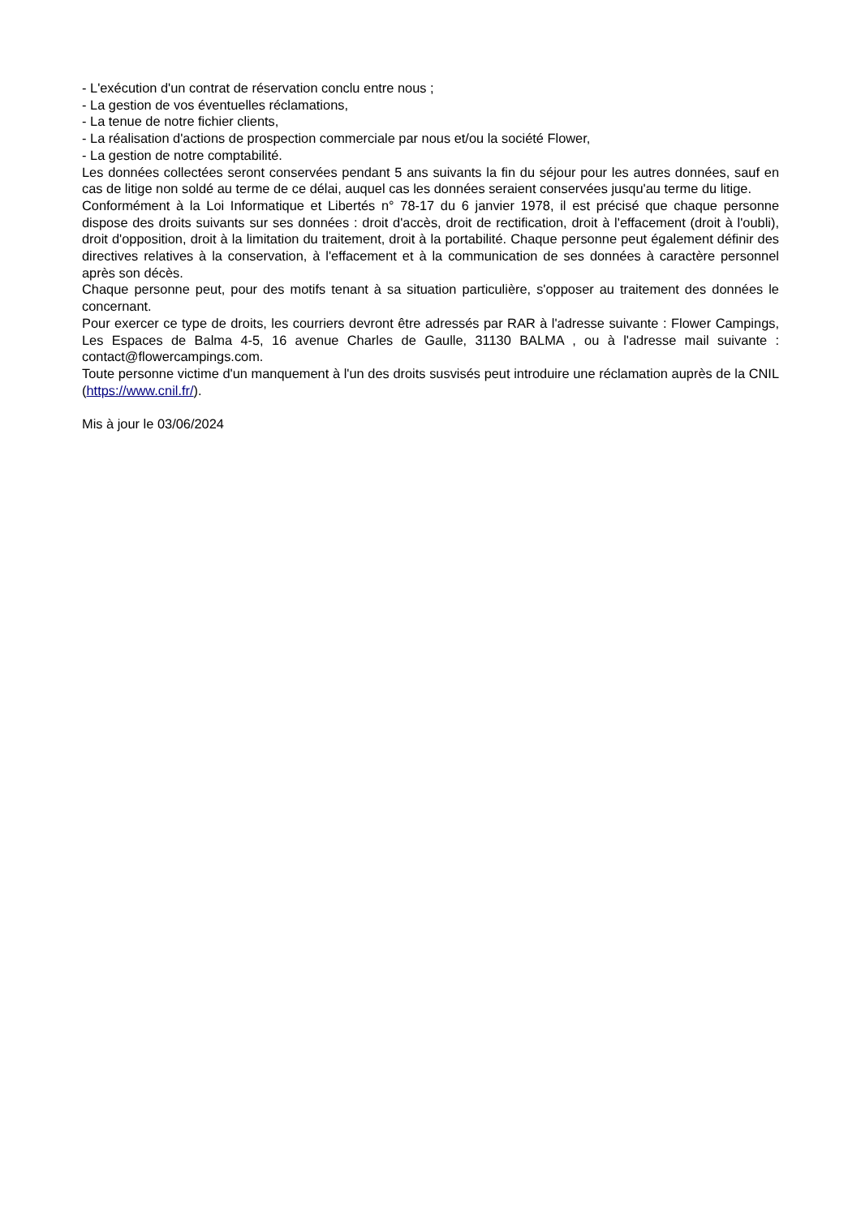- L'exécution d'un contrat de réservation conclu entre nous ;
- La gestion de vos éventuelles réclamations,
- La tenue de notre fichier clients,
- La réalisation d'actions de prospection commerciale par nous et/ou la société Flower,
- La gestion de notre comptabilité.
Les données collectées seront conservées pendant 5 ans suivants la fin du séjour pour les autres données, sauf en cas de litige non soldé au terme de ce délai, auquel cas les données seraient conservées jusqu'au terme du litige.
Conformément à la Loi Informatique et Libertés n° 78-17 du 6 janvier 1978, il est précisé que chaque personne dispose des droits suivants sur ses données : droit d'accès, droit de rectification, droit à l'effacement (droit à l'oubli), droit d'opposition, droit à la limitation du traitement, droit à la portabilité. Chaque personne peut également définir des directives relatives à la conservation, à l'effacement et à la communication de ses données à caractère personnel après son décès.
Chaque personne peut, pour des motifs tenant à sa situation particulière, s'opposer au traitement des données le concernant.
Pour exercer ce type de droits, les courriers devront être adressés par RAR à l'adresse suivante : Flower Campings, Les Espaces de Balma 4-5, 16 avenue Charles de Gaulle, 31130 BALMA , ou à l'adresse mail suivante : contact@flowercampings.com.
Toute personne victime d'un manquement à l'un des droits susvisés peut introduire une réclamation auprès de la CNIL (https://www.cnil.fr/).
Mis à jour le 03/06/2024